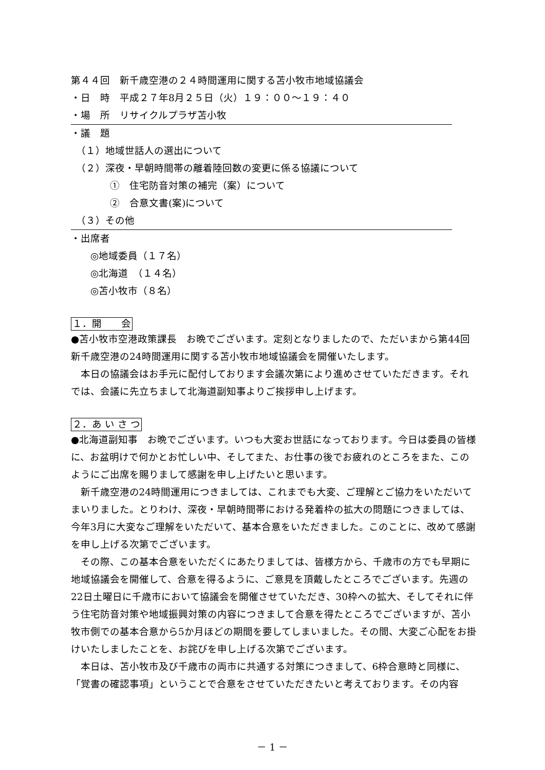第４４回　新千歳空港の２４時間運用に関する苫小牧市地域協議会
・日　時　平成２７年8月２５日（火）１９：００～１９：４０
・場　所　リサイクルプラザ苫小牧
・議　題
　（１）地域世話人の選出について
　（２）深夜・早朝時間帯の離着陸回数の変更に係る協議について
　　　　①　住宅防音対策の補完（案）について
　　　　②　合意文書(案)について
　（３）その他
・出席者
　　◎地域委員（１７名）
　　◎北海道　（１４名）
　　◎苫小牧市（８名）
１．開　　会
●苫小牧市空港政策課長　お晩でございます。定刻となりましたので、ただいまから第44回新千歳空港の24時間運用に関する苫小牧市地域協議会を開催いたします。
本日の協議会はお手元に配付しております会議次第により進めさせていただきます。それでは、会議に先立ちまして北海道副知事よりご挨拶申し上げます。
２．あ い さ つ
●北海道副知事　お晩でございます。いつも大変お世話になっております。今日は委員の皆様に、お盆明けで何かとお忙しい中、そしてまた、お仕事の後でお疲れのところをまた、このようにご出席を賜りまして感謝を申し上げたいと思います。
新千歳空港の24時間運用につきましては、これまでも大変、ご理解とご協力をいただいてまいりました。とりわけ、深夜・早朝時間帯における発着枠の拡大の問題につきましては、今年3月に大変なご理解をいただいて、基本合意をいただきました。このことに、改めて感謝を申し上げる次第でございます。
その際、この基本合意をいただくにあたりましては、皆様方から、千歳市の方でも早期に地域協議会を開催して、合意を得るように、ご意見を頂戴したところでございます。先週の22日土曜日に千歳市において協議会を開催させていただき、30枠への拡大、そしてそれに伴う住宅防音対策や地域振興対策の内容につきまして合意を得たところでございますが、苫小牧市側での基本合意から5か月ほどの期間を要してしまいました。その間、大変ご心配をお掛けいたしましたことを、お詫びを申し上げる次第でございます。
本日は、苫小牧市及び千歳市の両市に共通する対策につきまして、6枠合意時と同様に、「覚書の確認事項」ということで合意をさせていただきたいと考えております。その内容
－ 1 －